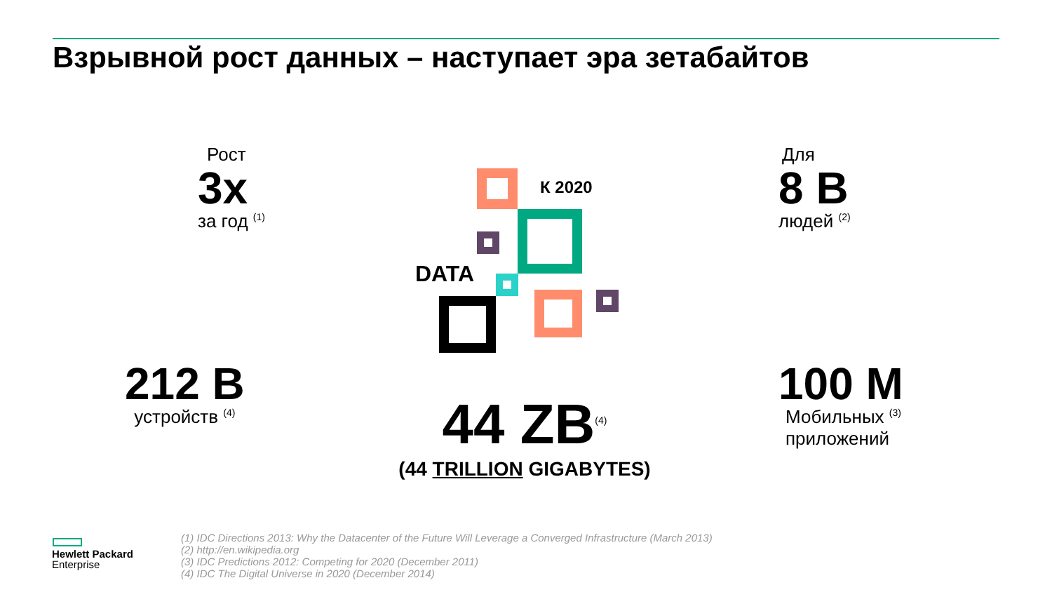Взрывной рост данных – наступает эра зетабайтов
Рост
3x
за год <sup>(1)</sup>
Для
8 B
людей <sup>(2)</sup>
К 2020
DATA
212 B
устройств <sup>(4)</sup>
100 M
Мобильных <sup>(3)</sup>
приложений
44 ZB<sup>(4)</sup>
(44 TRILLION GIGABYTES)
Hewlett Packard
Enterprise
(1) IDC Directions 2013: Why the Datacenter of the Future Will Leverage a Converged Infrastructure (March 2013)
(2) http://en.wikipedia.org
(3) IDC Predictions 2012: Competing for 2020 (December 2011)
(4) IDC The Digital Universe in 2020 (December 2014)